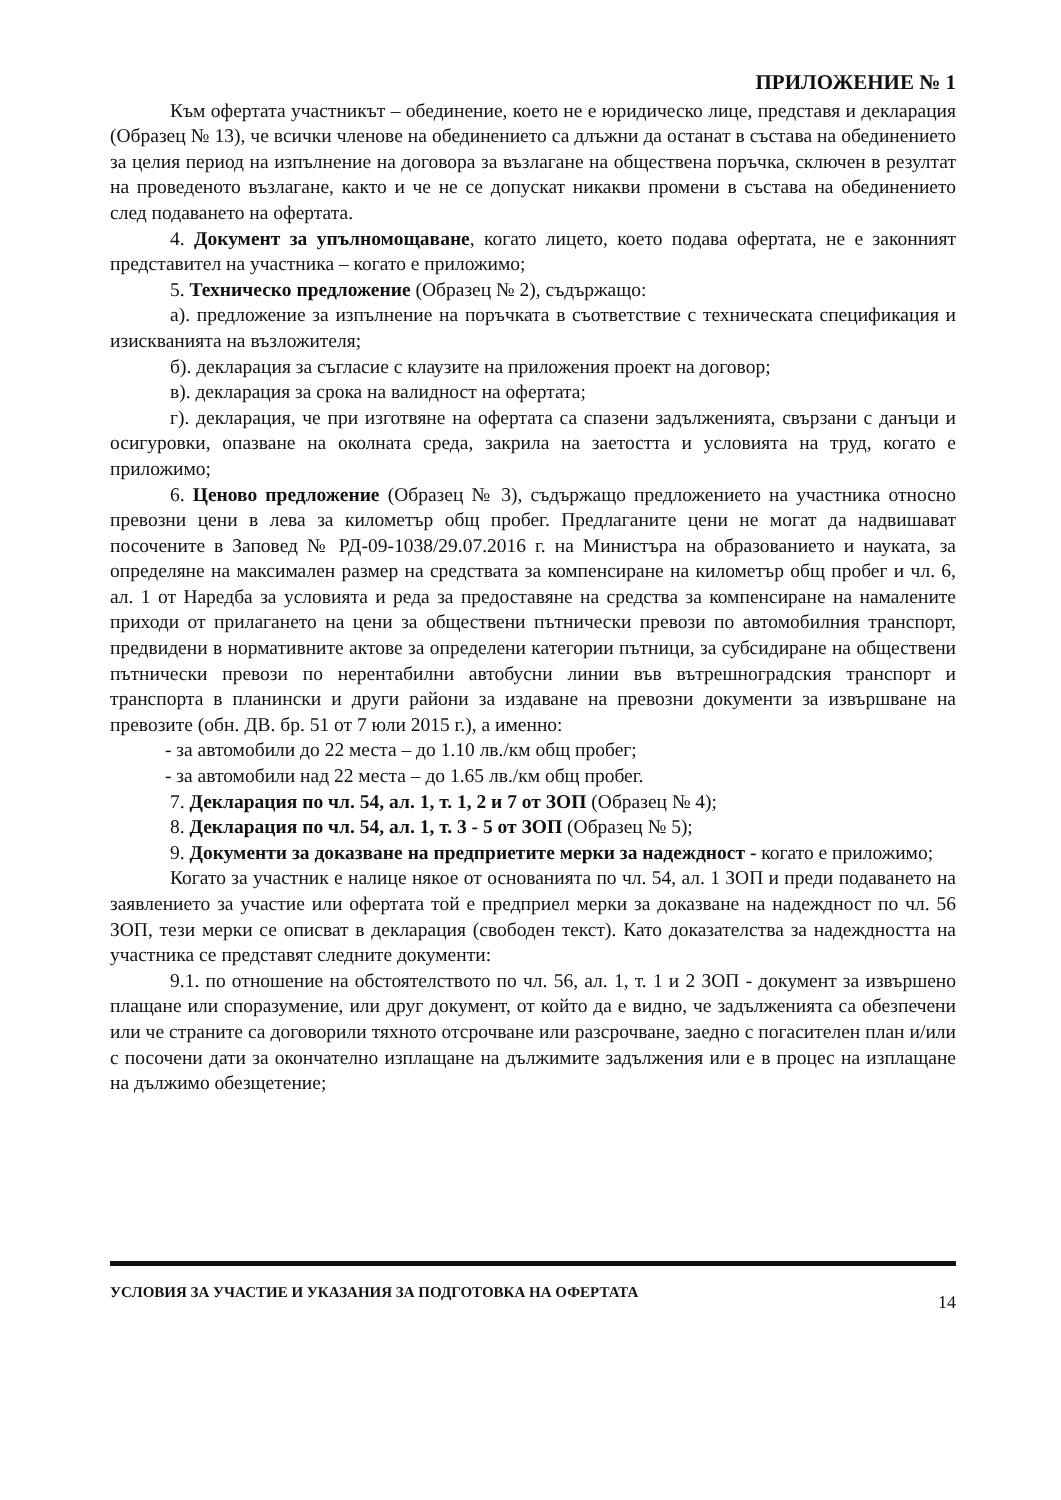ПРИЛОЖЕНИЕ № 1
Към офертата участникът – обединение, което не е юридическо лице, представя и декларация (Образец № 13), че всички членове на обединението са длъжни да останат в състава на обединението за целия период на изпълнение на договора за възлагане на обществена поръчка, сключен в резултат на проведеното възлагане, както и че не се допускат никакви промени в състава на обединението след подаването на офертата.
4. Документ за упълномощаване, когато лицето, което подава офертата, не е законният представител на участника – когато е приложимо;
5. Техническо предложение (Образец № 2), съдържащо:
а). предложение за изпълнение на поръчката в съответствие с техническата спецификация и изискванията на възложителя;
б). декларация за съгласие с клаузите на приложения проект на договор;
в). декларация за срока на валидност на офертата;
г). декларация, че при изготвяне на офертата са спазени задълженията, свързани с данъци и осигуровки, опазване на околната среда, закрила на заетостта и условията на труд, когато е приложимо;
6. Ценово предложение (Образец № 3), съдържащо предложението на участника относно превозни цени в лева за километър общ пробег. Предлаганите цени не могат да надвишават посочените в Заповед № РД-09-1038/29.07.2016 г. на Министъра на образованието и науката, за определяне на максимален размер на средствата за компенсиране на километър общ пробег и чл. 6, ал. 1 от Наредба за условията и реда за предоставяне на средства за компенсиране на намалените приходи от прилагането на цени за обществени пътнически превози по автомобилния транспорт, предвидени в нормативните актове за определени категории пътници, за субсидиране на обществени пътнически превози по нерентабилни автобусни линии във вътрешноградския транспорт и транспорта в планински и други райони за издаване на превозни документи за извършване на превозите (обн. ДВ. бр. 51 от 7 юли 2015 г.), а именно:
- за автомобили до 22 места – до 1.10 лв./км общ пробег;
- за автомобили над 22 места – до 1.65 лв./км общ пробег.
7. Декларация по чл. 54, ал. 1, т. 1, 2 и 7 от ЗОП (Образец № 4);
8. Декларация по чл. 54, ал. 1, т. 3 - 5 от ЗОП (Образец № 5);
9. Документи за доказване на предприетите мерки за надеждност - когато е приложимо;
Когато за участник е налице някое от основанията по чл. 54, ал. 1 ЗОП и преди подаването на заявлението за участие или офертата той е предприел мерки за доказване на надеждност по чл. 56 ЗОП, тези мерки се описват в декларация (свободен текст). Като доказателства за надеждността на участника се представят следните документи:
9.1. по отношение на обстоятелството по чл. 56, ал. 1, т. 1 и 2 ЗОП - документ за извършено плащане или споразумение, или друг документ, от който да е видно, че задълженията са обезпечени или че страните са договорили тяхното отсрочване или разсрочване, заедно с погасителен план и/или с посочени дати за окончателно изплащане на дължимите задължения или е в процес на изплащане на дължимо обезщетение;
УСЛОВИЯ ЗА УЧАСТИЕ И УКАЗАНИЯ ЗА ПОДГОТОВКА НА ОФЕРТАТА 14